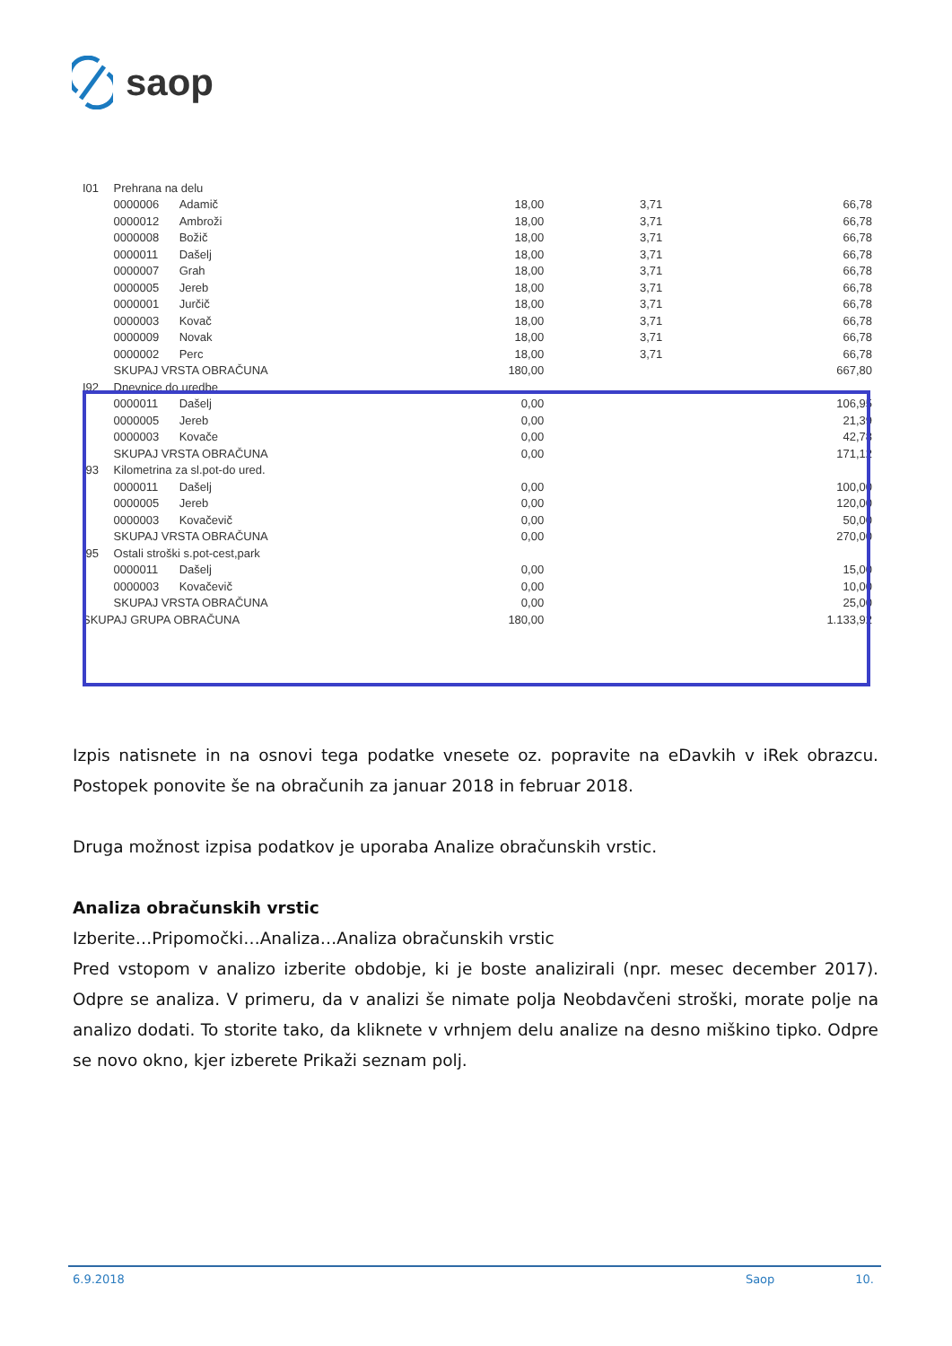saop
| I01 | Prehrana na delu | | | | |
| | 0000006 | Adamič | 18,00 | 3,71 | 66,78 |
| | 0000012 | Ambroži | 18,00 | 3,71 | 66,78 |
| | 0000008 | Božič | 18,00 | 3,71 | 66,78 |
| | 0000011 | Dašelj | 18,00 | 3,71 | 66,78 |
| | 0000007 | Grah | 18,00 | 3,71 | 66,78 |
| | 0000005 | Jereb | 18,00 | 3,71 | 66,78 |
| | 0000001 | Jurčič | 18,00 | 3,71 | 66,78 |
| | 0000003 | Kovač | 18,00 | 3,71 | 66,78 |
| | 0000009 | Novak | 18,00 | 3,71 | 66,78 |
| | 0000002 | Perc | 18,00 | 3,71 | 66,78 |
| | SKUPAJ VRSTA OBRAČUNA | | 180,00 | | 667,80 |
| I92 | Dnevnice do uredbe | | | | |
| | 0000011 | Dašelj | 0,00 | | 106,95 |
| | 0000005 | Jereb | 0,00 | | 21,39 |
| | 0000003 | Kovače | 0,00 | | 42,78 |
| | SKUPAJ VRSTA OBRAČUNA | | 0,00 | | 171,12 |
| I93 | Kilometrina za sl.pot-do ured. | | | | |
| | 0000011 | Dašelj | 0,00 | | 100,00 |
| | 0000005 | Jereb | 0,00 | | 120,00 |
| | 0000003 | Kovačevič | 0,00 | | 50,00 |
| | SKUPAJ VRSTA OBRAČUNA | | 0,00 | | 270,00 |
| I95 | Ostali stroški s.pot-cest,park | | | | |
| | 0000011 | Dašelj | 0,00 | | 15,00 |
| | 0000003 | Kovačevič | 0,00 | | 10,00 |
| | SKUPAJ VRSTA OBRAČUNA | | 0,00 | | 25,00 |
| SKUPAJ GRUPA OBRAČUNA | | | 180,00 | | 1.133,92 |
Izpis natisnete in na osnovi tega podatke vnesete oz. popravite na eDavkih v iRek obrazcu. Postopek ponovite še na obračunih za januar 2018 in februar 2018.
Druga možnost izpisa podatkov je uporaba Analize obračunskih vrstic.
Analiza obračunskih vrstic
Izberite…Pripomočki…Analiza…Analiza obračunskih vrstic
Pred vstopom v analizo izberite obdobje, ki je boste analizirali (npr. mesec december 2017). Odpre se analiza. V primeru, da v analizi še nimate polja Neobdavčeni stroški, morate polje na analizo dodati. To storite tako, da kliknete v vrhnjem delu analize na desno miškino tipko. Odpre se novo okno, kjer izberete Prikaži seznam polj.
6.9.2018 Saop 10.